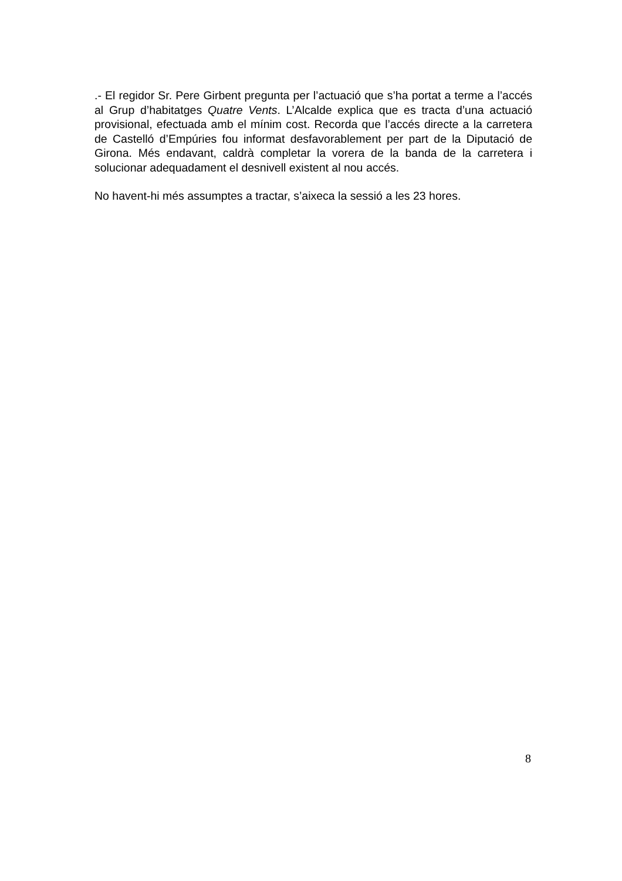.- El regidor Sr. Pere Girbent pregunta per l’actuació que s’ha portat a terme a l’accés al Grup d’habitatges Quatre Vents. L’Alcalde explica que es tracta d’una actuació provisional, efectuada amb el mínim cost. Recorda que l’accés directe a la carretera de Castelló d’Empúries fou informat desfavorablement per part de la Diputació de Girona. Més endavant, caldrà completar la vorera de la banda de la carretera i solucionar adequadament el desnivell existent al nou accés.
No havent-hi més assumptes a tractar, s’aixeca la sessió a les 23 hores.
8